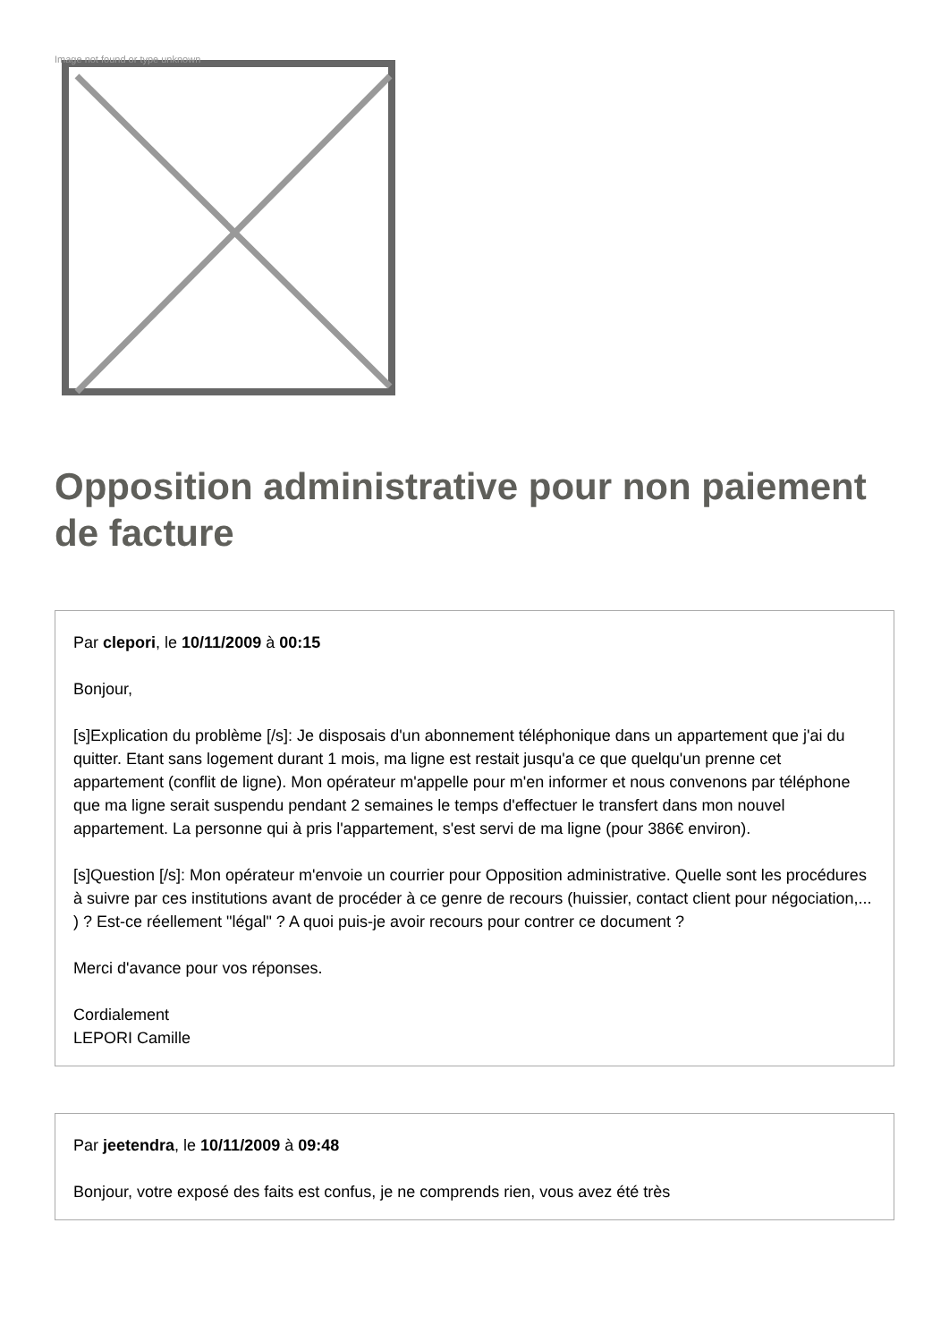Image not found or type unknown
Opposition administrative pour non paiement de facture
Par clepori, le 10/11/2009 à 00:15
Bonjour,
[s]Explication du problème [/s]: Je disposais d'un abonnement téléphonique dans un appartement que j'ai du quitter. Etant sans logement durant 1 mois, ma ligne est restait jusqu'a ce que quelqu'un prenne cet appartement (conflit de ligne). Mon opérateur m'appelle pour m'en informer et nous convenons par téléphone que ma ligne serait suspendu pendant 2 semaines le temps d'effectuer le transfert dans mon nouvel appartement. La personne qui à pris l'appartement, s'est servi de ma ligne (pour 386€ environ).
[s]Question [/s]: Mon opérateur m'envoie un courrier pour Opposition administrative. Quelle sont les procédures à suivre par ces institutions avant de procéder à ce genre de recours (huissier, contact client pour négociation,... ) ? Est-ce réellement "légal" ? A quoi puis-je avoir recours pour contrer ce document ?
Merci d'avance pour vos réponses.
Cordialement
LEPORI Camille
Par jeetendra, le 10/11/2009 à 09:48
Bonjour, votre exposé des faits est confus, je ne comprends rien, vous avez été très